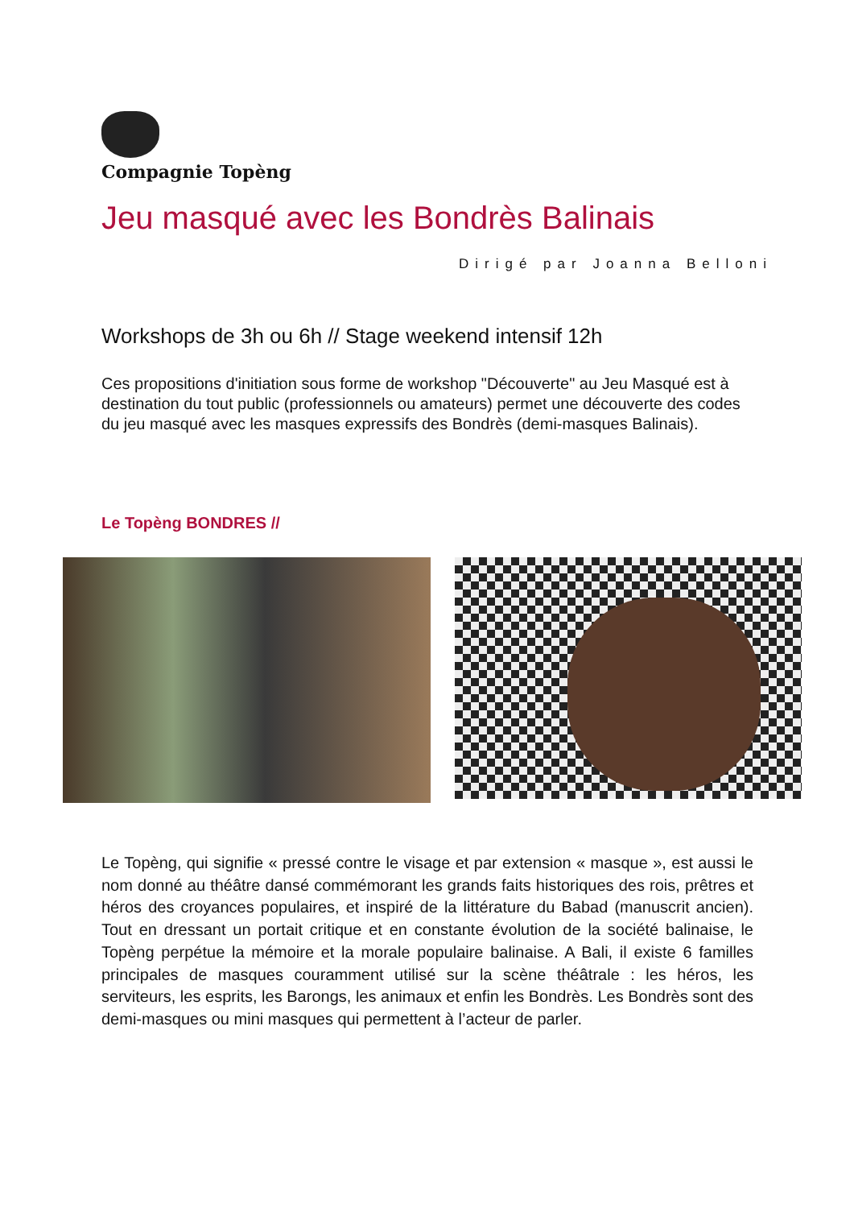Compagnie Topèng
Jeu masqué avec les Bondrès Balinais
Dirigé par Joanna Belloni
Workshops de 3h ou 6h // Stage weekend intensif 12h
Ces propositions d'initiation sous forme de workshop "Découverte" au Jeu Masqué est à destination du tout public (professionnels ou amateurs) permet une découverte des codes du jeu masqué avec les masques expressifs des Bondrès (demi-masques Balinais).
Le Topèng BONDRES //
Le Topèng, qui signifie « pressé contre le visage et par extension « masque », est aussi le nom donné au théâtre dansé commémorant les grands faits historiques des rois, prêtres et héros des croyances populaires, et inspiré de la littérature du Babad (manuscrit ancien). Tout en dressant un portait critique et en constante évolution de la société balinaise, le Topèng perpétue la mémoire et la morale populaire balinaise. A Bali, il existe 6 familles principales de masques couramment utilisé sur la scène théâtrale : les héros, les serviteurs, les esprits, les Barongs, les animaux et enfin les Bondrès. Les Bondrès sont des demi-masques ou mini masques qui permettent à l’acteur de parler.